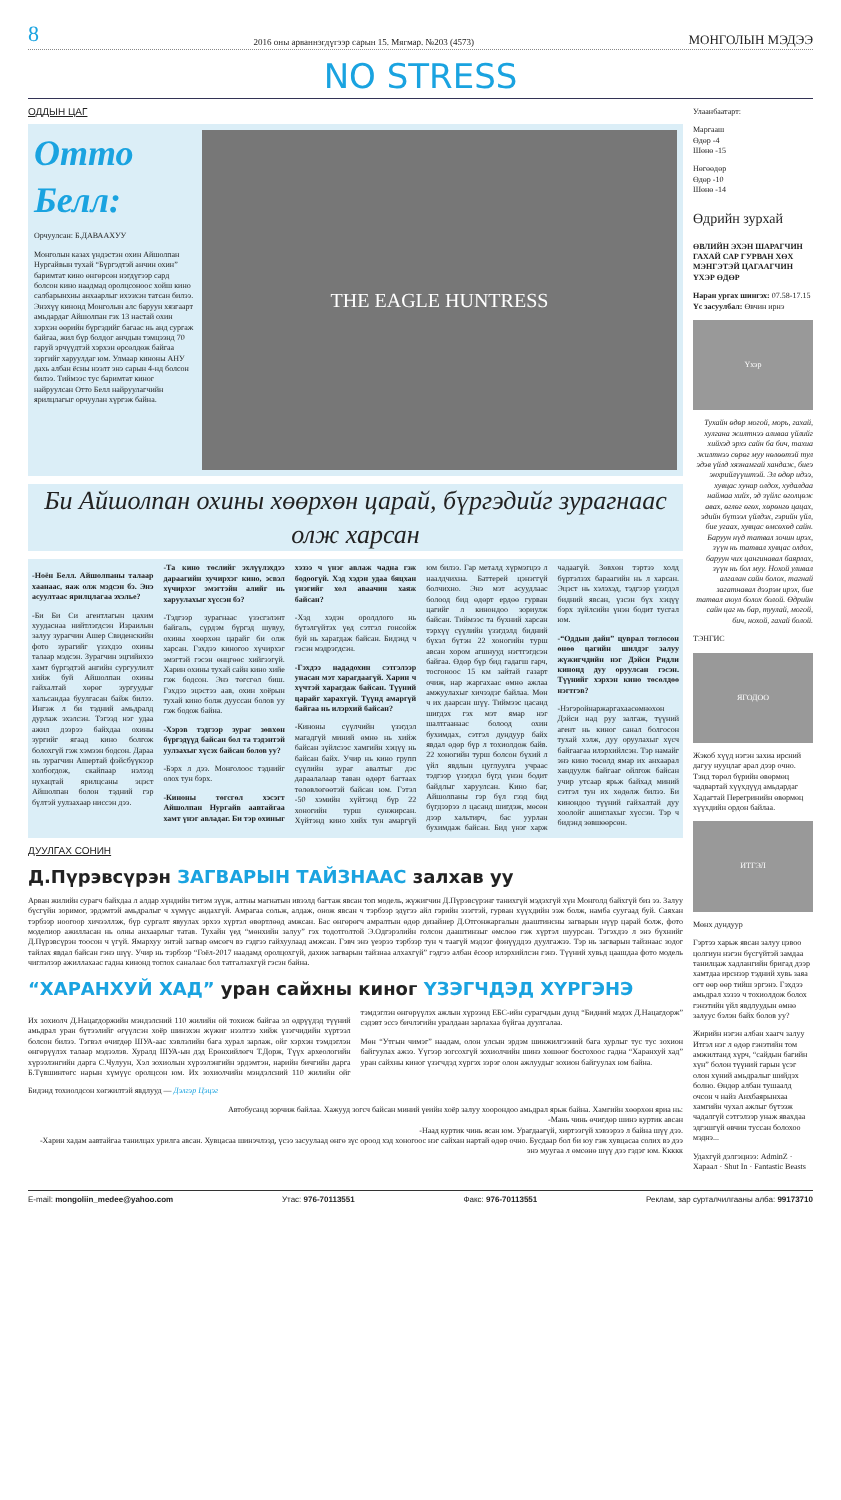8 2016 оны арваннэгдүгээр сарын 15. Мягмар. №203 (4573) МОНГОЛЫН МЭДЭЭ
NO STRESS
ОДДЫН ЦАГ
Отто Белл:
Орчуулсан: Б.ДАВААХУУ
Монголын казах үндэстэн охин Айшолпан Нургайвын тухай “Бүргэдтэй анчин охин” баримтат кино өнгөрсөн нэгдүгээр сард болсон кино наадмад оролцсоноос хойш кино салбарынхны анхаарлыг ихээхэн татсан билээ. Энэхүү кинонд Монголын алс баруун хязгаарт амьдардаг Айшолпан гэх 13 настай охин хэрхэн өөрийн бүргэдийг багаас нь анд сургаж байгаа, жил бүр болдог анчдын тэмцээнд 70 гаруй эрчүүдтэй хэрхэн өрсөлдөж байгаа зэргийг харуулдаг юм. Улмаар киноны АНУ дахь албан ёсны нээлт энэ сарын 4-нд болсон билээ. Тиймээс тус баримтат киног найруулсан Отто Белл найруулагчийн ярилцлагыг орчуулан хүргэж байна.
THE EAGLE HUNTRESS
Би Айшолпан охины хөөрхөн царай, бүргэдийг зурагнаас олж харсан
-Ноён Белл. Айшолпаны талаар хаанаас, яаж олж мэдсэн бэ. Энэ асуултаас ярилцлагаа эхэлье?
-Би Би Си агентлагын цахим хуудаснаа нийтлэгдсэн Израилын залуу зурагчин Ашер Свиденскийн фото зурагийг үзэхдээ охины талаар мэдсэн. Зурагчин эцгийнхээ хамт бүргэдтэй ангийн сургуулилт хийж буй Айшолпан охины гайхалтай хөрөг зургуудыг хальсандаа буулгасан байж билээ. Ингэж л би тэдний амьдралд дурлаж эхэлсэн. Тэгээд нэг удаа ажил дээрээ байхдаа охины зургийг ягаад кино болгож болохгүй гэж хэмээн бодсон. Дараа нь зурагчин Ашертай фэйсбүүкээр холбогдож, скайпаар нэлээд нухацтай ярилцсаны эцэст Айшолпан болон тэдний гэр бүлтэй уулзахаар ниссэн дээ.
-Та кино төслийг эхлүүлэхдээ дараагийн хучирхэг кино, эсвэл хүчирхэг эмэгтэйн алийг нь харуулахыг хүссэн бэ?
-Тэдгээр зурагнаас үзэсгэлэнт байгаль, сүрдэм бүргэд шувуу, охины хөөрхөн царайг би олж харсан. Гэхдээ киногоо хүчирхэг эмэгтэй гэсэн өнцгөөс хийгээгүй. Харин охины тухай сайн кино хийе гэж бодсон. Энэ төгсгөл биш. Гэхдээ эцэстээ аав, охин хоёрын тухай кино болж дууссан болов уу гэж бодож байна.
-Хэрэв тэдгээр зураг зөвхөн бүргэдүүд байсан бол та тэдэнтэй уулзахыг хүсэх байсан болов уу?
-Бэрх л дээ. Монголоос тэднийг олох тун бэрх.
-Киноны төгсгөл хэсэгт Айшолпан Нургайв аавтайгаа хамт үнэг авладаг. Би тэр охиныг хэзээ ч үнэг авлаж чадна гэж бодоогүй. Хэд хэдэн удаа бяцхан үнэгийг хол аваачин хаяж байсан?
-Хэд хэдэн оролдлого нь бүтэлгүйтэх үед сэтгэл гонсойж буй нь харагдаж байсан. Бидэнд ч гэсэн мэдрэгдсэн.
-Гэхдээ нададохин сэтгэлээр унасан мэт харагдаагүй. Харин ч хүчтэй харагдаж байсан. Түүний царайг харахгүй. Түүнд амаргүй байгаа нь илэрхий байсан?
-Киноны сүүлчийн үзэгдэл магадгүй миний өмнө нь хийж байсан зүйлсээс хамгийн хэцүү нь байсан байх. Учир нь кино групп сүүлийн зураг авалтыг дэс дараалалаар таван өдөрт багтаах төлөвлөгөөтэй байсан юм. Гэтэл -50 хэмийн хүйтэнд бүр 22 хоногийн турш сунжирсан. Хүйтэнд кино хийх тун амаргүй юм билээ. Гар металд хүрмэгцээ л наалдчихна. Баттерей цэнэггүй болчихно. Энэ мэт асуудлаас болоод бид өдөрт ердөө гурван цагийг л кинондоо зориулж байсан. Тиймээс та бүхний харсан тэрхүү сүүлийн үзэгдэлд бидний бүхэл бүтэн 22 хоногийн турш авсан хором агшнууд нэгтгэгдсэн байгаа. Өдөр бүр бид гадагш гарч, тосгоноос 15 км зайтай газарт очиж, нар жаргахаас өмнө ажлаа амжуулахыг хичээдэг байлаа. Мөн ч их даарсан шүү. Тиймээс цасанд шигдэх гэх мэт ямар нэг шалтгаанаас болоод охин бухимдах, сэтгэл дундуур байх явдал өдөр бүр л тохиолдож байв. 22 хоногийн турш болсон бүхий л үйл явдлын цуглуулга учраас тэдгээр үзэгдэл бүгд үнэн бодит байдлыг харуулсан. Кино баг, Айшолпаны гэр бүл гээд бид бүгдээрээ л цасанд шигдэж, мөсөн дээр хальтирч, бас уурлан бухимдаж байсан. Бид үнэг харж чадаагүй. Зөвхөн тэртээ холд бүртэлзэх бараагийн нь л харсан. Эцэст нь хэлэхэд, тэдгээр үзэгдэл бидний явсан, үзсэн бүх хэцүү бэрх зүйлсийн үнэн бодит тусгал юм.
-“Оддын дайн” цуврал тоглосон өнөө цагийн шилдэг залуу жүжигчдийн нэг Дэйси Ридли кинонд дуу оруулсан гэсэн. Түүнийг хэрхэн кино төсөлдөө нэгтгэв?
-Нэгэройнаржаргахаасөмнөхөн Дэйси над руу залгаж, түүний агент нь киног санал болгосон тухай хэлж, дуу оруулахыг хүсч байгаагаа илэрхийлсэн. Тэр намайг энэ кино төсөлд ямар их анхаарал хандуулж байгааг ойлгож байсан учир утсаар ярьж байхад миний сэтгэл тун их хөдөлж билээ. Би кинондоо түүний гайхалтай дуу хоолойг ашиглахыг хүссэн. Тэр ч бидэнд зөвшөөрсөн.
ДУУЛГАХ СОНИН
Д.Пүрэвсүрэн ЗАГВАРЫН ТАЙЗНААС залхав уу
Арван жилийн сурагч байхдаа л алдар хүндийн титэм зүүж, алтны магнатын ивээлд багтаж явсан топ модель, жүжигчин Д.Пүрэвсүрэнг танихгүй мэдэхгүй хүн Монголд байхгүй биз ээ. Залуу бүсгүйн зоримог, эрдэмтэй амьдралыг ч хүмүүс андахгүй. Амрагаа сольж, алдаж, онож явсан ч тэрбээр эдүгээ айл гэрийн эзэгтэй, гурван хүүхдийн ээж болж, намба суугаад буй. Саяхан тэрбээр ноогоор хичээллэж, бүр сургалт явуулах эрхээ хүртэл өвөртлөөд амжсан. Бас өнгөрөгч амралтын өдөр дизайнер Д.Отгонжаргалын дааштинсны загварын нүүр царай болж, фото моделиор ажилласан нь олны анхаарлыг татав. Тухайн үед “мөнхийн залуу” гэх тодотголтой Э.Одгэрэлийн голсон дааштинзыг өмслөө гэж хүртэл шуурсан. Тэгэхдээ л энэ бүхнийг Д.Пүрэвсүрэн тоосон ч үгүй. Ямархуу энтэй загвар өмсөгч вэ гэдгээ гайхуулаад амжсан. Гэвч энэ үеэрээ тэрбээр тун ч таагүй мэдээг фэнүүддээ дуулгажээ. Тэр нь загварын тайзнаас зодог тайлах явдал байсан гэнэ шүү. Учир нь тэрбээр “Гоёл-2017 наадамд оролцохгүй, дахиж загварын тайзнаа алхахгүй” гэдгээ албан ёсоор илэрхийлсэн гэнэ. Түүний хувьд цаашдаа фото модель чиглэлээр ажиллахаас гадна кинонд тоглох саналаас бол татгалзахгүй гэсэн байна.
“ХАРАНХУЙ ХАД” уран сайхны киног ҮЗЭГЧДЭД ХҮРГЭНЭ
Их зохиолч Д.Нацагдоржийн мэндэлсний 110 жилийн ой тохиож байгаа эл өдрүүдэд түүний амьдрал уран бүтээлийг өгүүлсэн хоёр шинэхэн жүжиг нээлтээ хийж үзэгчидийн хүртээл болсон билээ. Тэгвэл өчигдөр ШУА-аас хэвлэлийн бага хурал зарлаж, ойг хэрхэн тэмдэглэн өнгөрүүлэх талаар мэдээлэв. Хуралд ШУА-ын дэд Ерөнхийлөгч Т.Дорж, Түүх археологийн хүрээлэнгийн дарга С.Чулуун, Хэл зохиолын хүрээлэнгийн эрдэмтэн, нарийн бичгийн дарга Б.Түвшинтөгс нарын хүмүүс оролцсон юм. Их зохиолчийн мэндэлсний 110 жилийн ойг тэмдэглэн өнгөрүүлэх ажлын хүрээнд ЕБС-ийн сурагчдын дунд “Бидний мэдэх Д.Нацагдорж” сэдэвт эссэ бичлэгийн уралдаан зарлахаа бүйгаа дуулгалаа.
Мөн “Утгын чимэг” наадам, олон улсын эрдэм шинжилгээний бага хурлыг тус тус зохион байгуулах ажээ. Үүгээр зогсохгүй зохиолчийн шинэ хөшөөг босгохоос гадна “Харанхуй хад” уран сайхны киног үзэгчдэд хүргэх зэрэг олон ажлуудыг зохион байгуулах юм байна.
Бидэнд тохиолдсон хөгжилтэй явдлууд — Дэлгэр Цэцэг
Автобусанд зорчиж байлаа. Хажууд зогсч байсан миний үеийн хоёр залуу хоорондоо амьдрал ярьж байна. Хамгийн хөөрхөн яриа нь:
-Мань чинь өчигдөр шинэ куртик авсан
-Наад куртик чинь ясан юм. Урагдаагүй, хиртээгүй хэвээрээ л байна шүү дээ.
-Харин хадам аавтайгаа танилцах урилга авсан. Хувцасаа шинэчлээд, үсээ засуулаад өнгө зүс ороод хэд хоногоос нэг сайхан нартай өдөр очно. Бусдаар бол би юу гэж хувцасаа солих вэ дээ энэ муугаа л өмсөнө шүү дээ гэдэг юм. Ккккк
Улаанбаатарт:
Маргааш
Өдөр -4
Шөнө -15
Нөгөөдөр
Өдөр -10
Шөнө -14
Өдрийн зурхай
ӨВЛИЙН ЭХЭН ШАРАГЧИН ГАХАЙ САР ГУРВАН ХӨХ МЭНГЭТЭЙ ЦАГААГЧИН ҮХЭР ӨДӨР
Наран ургах шингэх: 07.58-17.15
Үс засуулбал: Өвчин ирнэ
Үхэр
Тухайн өдөр могой, морь, гахай, хулгана жилтнээ аливаа үйлийг хийхэд эрхэ сайн ба бич, тахиа жилтнээ сөрөг муу нөлөөтэй тул эдэв үйлд хязнамгай хандаж, биеэ энхрийлүүштэй. Эл өдөр идээ, хувцас хунар олдох, худалдаа наймаа хийх, эд зүйлс өголцөж авах, өглөг өгөх, хөрөнгө цацах, эдийн бүтээл үйлдэх, гэрийн үйл, бие угаах, хувцас өмсөхөд сайн. Баруун нүд татвал зочин ирэх, зүүн нь татвал хувцас олдох, баруун чих цангинавал баярлах, зүүн нь бол муу. Нохой уливал алгалан сайн болох, тагнай загатнавал дээрэм ирэх, бие татвал аюул болох болой. Өдрийн сайн цаг нь бар, туулай, могой, бич, нохой, гахай болой.
ТЭНГИС
ЯГОДОО
Жэкоб хүүд нэгэн захиа ирсний дагуу нууцлаг арал дээр очно. Тэнд төрөл бүрийн өвөрмөц чадвартай хүүхдүүд амьдардаг Хадагтай Перегринийн өвөрмөц хүүхдийн ордон байлаа.
ИТГЭЛ
Мөнх дундуур
Гэртээ харьж явсан залуу цэвоо цолгиун нэгэн бүсгүйтэй замдаа танилцаж хадлангийн бригад дээр хамтдаа ирснээр тэдний хувь заяа огт өөр өөр тийш эргэнэ. Гэхдээ амьдрал хэзээ ч тохиолдож болох гэнэтийн үйл явдлуудын өмнө залуус бэлэн байх болов уу?
Жирийн нэгэн албан хаагч залуу Итгэл нэг л өдөр гэнэтийн том амжилтанд хүрч, “сайдын багийн хүн” болон түүний гарын үсэг олон хүний амьдралыг шийдэх болно. Өндөр албан тушаалд очсон ч найз Анхбаярынхаа хамгийн чухал ажлыг бүтээж чадалгүй сэтгэлээр унаж явахдаа эдгэшгүй өвчин туссан болохоо мэднэ...
Удахгүй дэлгэцнээ: AdminZ · Хараал · Shut In · Fantastic Beasts
E-mail: mongoliin_medee@yahoo.com Утас: 976-70113551 Факс: 976-70113551 Реклам, зар сурталчилгааны алба: 99173710